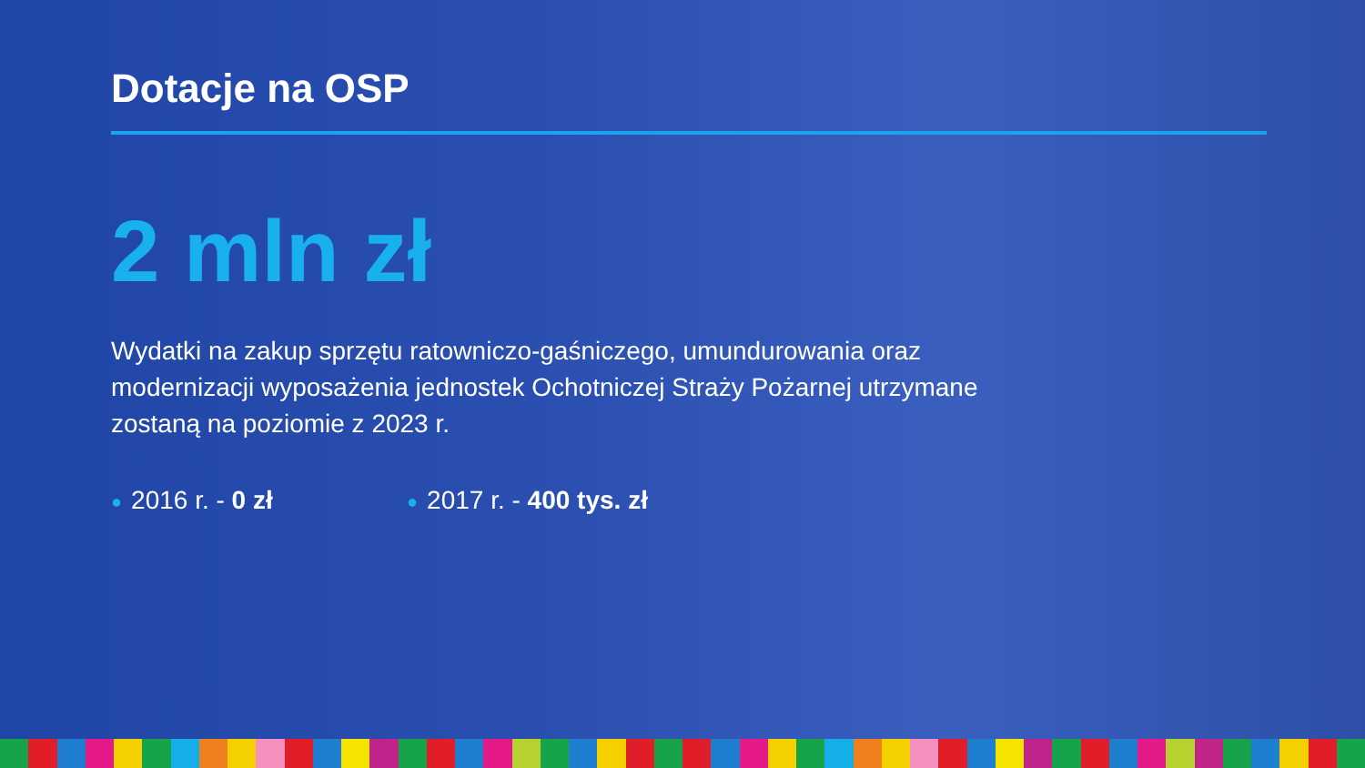Dotacje na OSP
2 mln zł
Wydatki na zakup sprzętu ratowniczo-gaśniczego, umundurowania oraz modernizacji wyposażenia jednostek Ochotniczej Straży Pożarnej utrzymane zostaną na poziomie z 2023 r.
● 2016 r. - 0 zł
● 2017 r. - 400 tys. zł